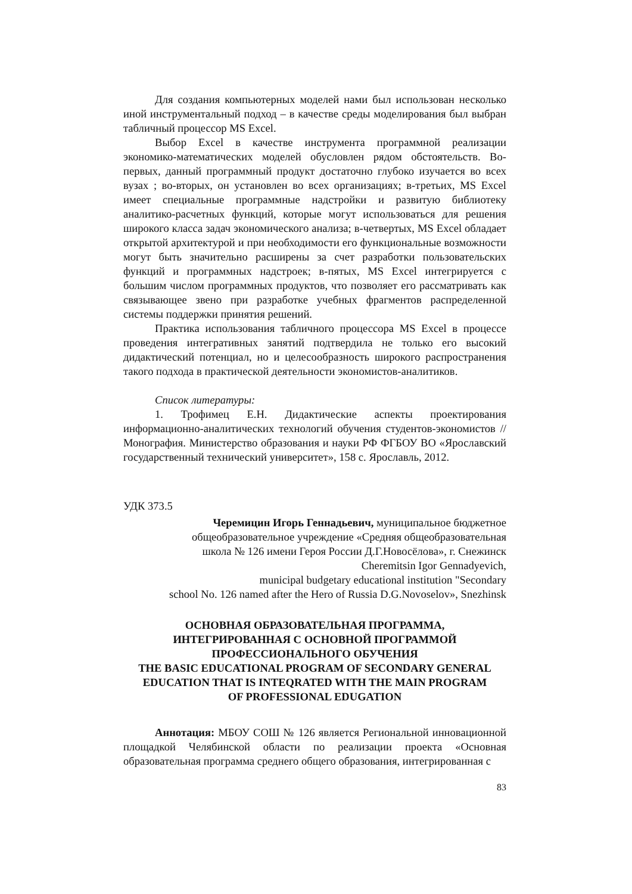Для создания компьютерных моделей нами был использован несколько иной инструментальный подход – в качестве среды моделирования был выбран табличный процессор MS Excel.
Выбор Excel в качестве инструмента программной реализации экономико-математических моделей обусловлен рядом обстоятельств. Во-первых, данный программный продукт достаточно глубоко изучается во всех вузах ; во-вторых, он установлен во всех организациях; в-третьих, MS Excel имеет специальные программные надстройки и развитую библиотеку аналитико-расчетных функций, которые могут использоваться для решения широкого класса задач экономического анализа; в-четвертых, MS Excel обладает открытой архитектурой и при необходимости его функциональные возможности могут быть значительно расширены за счет разработки пользовательских функций и программных надстроек; в-пятых, MS Excel интегрируется с большим числом программных продуктов, что позволяет его рассматривать как связывающее звено при разработке учебных фрагментов распределенной системы поддержки принятия решений.
Практика использования табличного процессора MS Excel в процессе проведения интегративных занятий подтвердила не только его высокий дидактический потенциал, но и целесообразность широкого распространения такого подхода в практической деятельности экономистов-аналитиков.
Список литературы:
1. Трофимец Е.Н. Дидактические аспекты проектирования информационно-аналитических технологий обучения студентов-экономистов // Монография. Министерство образования и науки РФ ФГБОУ ВО «Ярославский государственный технический университет», 158 с. Ярославль, 2012.
УДК 373.5
Черемицин Игорь Геннадьевич, муниципальное бюджетное
общеобразовательное учреждение «Средняя общеобразовательная
школа № 126 имени Героя России Д.Г.Новосёлова», г. Снежинск
Cheremitsin Igor Gennadyevich,
municipal budgetary educational institution "Secondary
school No. 126 named after the Hero of Russia D.G.Novoselov», Snezhinsk
ОСНОВНАЯ ОБРАЗОВАТЕЛЬНАЯ ПРОГРАММА,
ИНТЕГРИРОВАННАЯ С ОСНОВНОЙ ПРОГРАММОЙ
ПРОФЕССИОНАЛЬНОГО ОБУЧЕНИЯ
THE BASIC EDUCATIONAL PROGRAM OF SECONDARY GENERAL
EDUCATION THAT IS INTEQRATED WITH THE MAIN PROGRAM
OF PROFESSIONAL EDUGATION
Аннотация: МБОУ СОШ № 126 является Региональной инновационной площадкой Челябинской области по реализации проекта «Основная образовательная программа среднего общего образования, интегрированная с
83